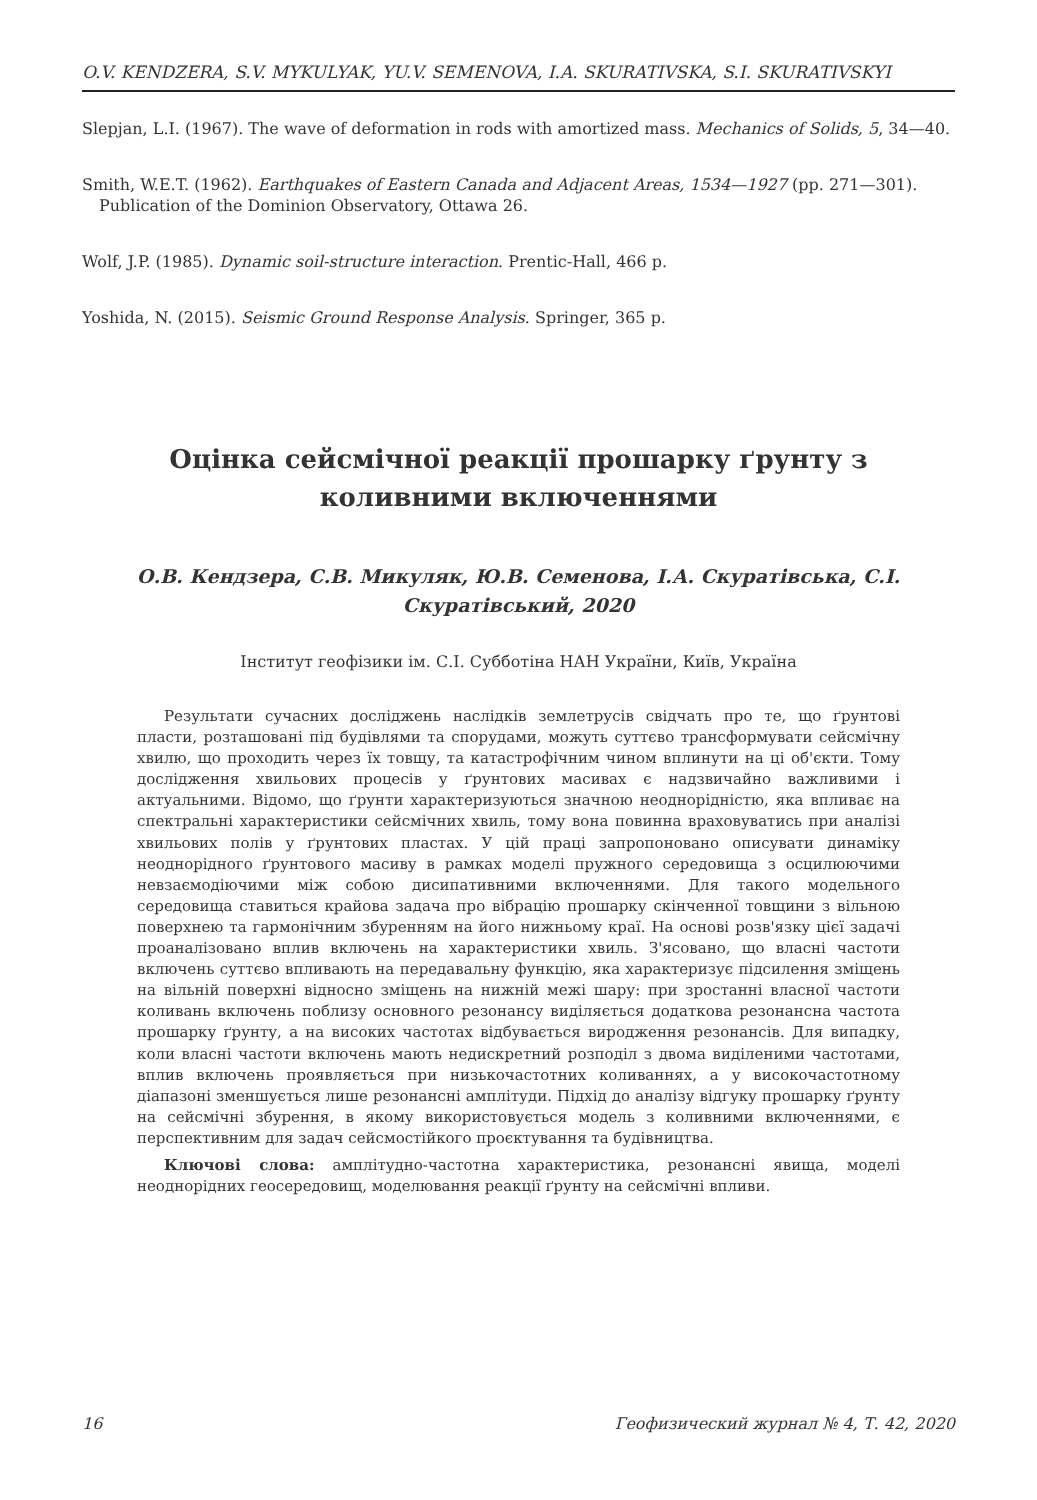O.V. KENDZERA, S.V. MYKULYAK, YU.V. SEMENOVA, I.A. SKURATIVSKA, S.I. SKURATIVSKYI
Slepjan, L.I. (1967). The wave of deformation in rods with amortized mass. Mechanics of Solids, 5, 34—40.
Smith, W.E.T. (1962). Earthquakes of Eastern Canada and Adjacent Areas, 1534—1927 (pp. 271—301). Publication of the Dominion Observatory, Ottawa 26.
Wolf, J.P. (1985). Dynamic soil-structure interaction. Prentic-Hall, 466 p.
Yoshida, N. (2015). Seismic Ground Response Analysis. Springer, 365 p.
Оцінка сейсмічної реакції прошарку ґрунту з коливними включеннями
О.В. Кендзера, С.В. Микуляк, Ю.В. Семенова, І.А. Скуратівська, С.І. Скуратівський, 2020
Інститут геофізики ім. С.І. Субботіна НАН України, Київ, Україна
Результати сучасних досліджень наслідків землетрусів свідчать про те, що ґрунтові пласти, розташовані під будівлями та спорудами, можуть суттєво трансформувати сейсмічну хвилю, що проходить через їх товщу, та катастрофічним чином вплинути на ці об'єкти. Тому дослідження хвильових процесів у ґрунтових масивах є надзвичайно важливими і актуальними. Відомо, що ґрунти характеризуються значною неоднорідністю, яка впливає на спектральні характеристики сейсмічних хвиль, тому вона повинна враховуватись при аналізі хвильових полів у ґрунтових пластах. У цій праці запропоновано описувати динаміку неоднорідного ґрунтового масиву в рамках моделі пружного середовища з осцилюючими невзаємодіючими між собою дисипативними включеннями. Для такого модельного середовища ставиться крайова задача про вібрацію прошарку скінченної товщини з вільною поверхнею та гармонічним збуренням на його нижньому краї. На основі розв'язку цієї задачі проаналізовано вплив включень на характеристики хвиль. З'ясовано, що власні частоти включень суттєво впливають на передавальну функцію, яка характеризує підсилення зміщень на вільній поверхні відносно зміщень на нижній межі шару: при зростанні власної частоти коливань включень поблизу основного резонансу виділяється додаткова резонансна частота прошарку ґрунту, а на високих частотах відбувається виродження резонансів. Для випадку, коли власні частоти включень мають недискретний розподіл з двома виділеними частотами, вплив включень проявляється при низькочастотних коливаннях, а у високочастотному діапазоні зменшується лише резонансні амплітуди. Підхід до аналізу відгуку прошарку ґрунту на сейсмічні збурення, в якому використовується модель з коливними включеннями, є перспективним для задач сейсмостійкого проєктування та будівництва.
Ключові слова: амплітудно-частотна характеристика, резонансні явища, моделі неоднорідних геосередовищ, моделювання реакції ґрунту на сейсмічні впливи.
16 Геофизический журнал № 4, Т. 42, 2020